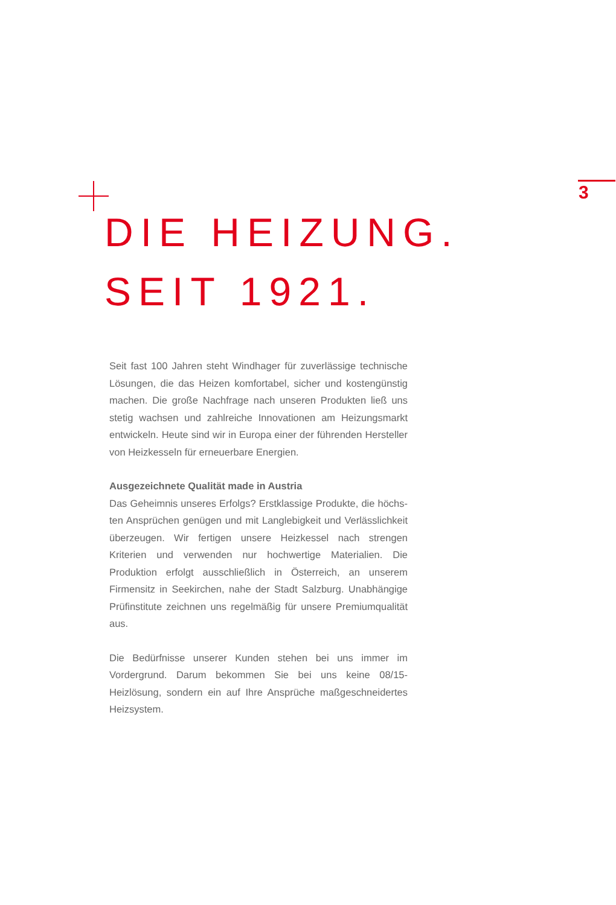3
DIE HEIZUNG.
SEIT 1921.
Seit fast 100 Jahren steht Windhager für zuverlässige technische Lösungen, die das Heizen komfortabel, sicher und kostengünstig machen. Die große Nachfrage nach unseren Produkten ließ uns stetig wachsen und zahlreiche Innovationen am Heizungsmarkt entwickeln. Heute sind wir in Europa einer der führenden Hersteller von Heiz­kesseln für erneuerbare Energien.
Ausgezeichnete Qualität made in Austria
Das Geheimnis unseres Erfolgs? Erstklassige Produkte, die höchs­ten Ansprüchen genügen und mit Langlebigkeit und Verlässlichkeit überzeugen. Wir fertigen unsere Heizkessel nach strengen Kriterien und verwenden nur hochwertige Materialien. Die Produktion erfolgt ausschließlich in Österreich, an unserem Firmensitz in Seekirchen, nahe der Stadt Salzburg. Unabhängige Prüfinstitute zeichnen uns regelmäßig für unsere Premiumqualität aus.
Die Bedürfnisse unserer Kunden stehen bei uns immer im Vordergrund. Darum bekommen Sie bei uns keine 08/15-Heizlösung, sondern ein auf Ihre Ansprüche maßgeschneidertes Heizsystem.